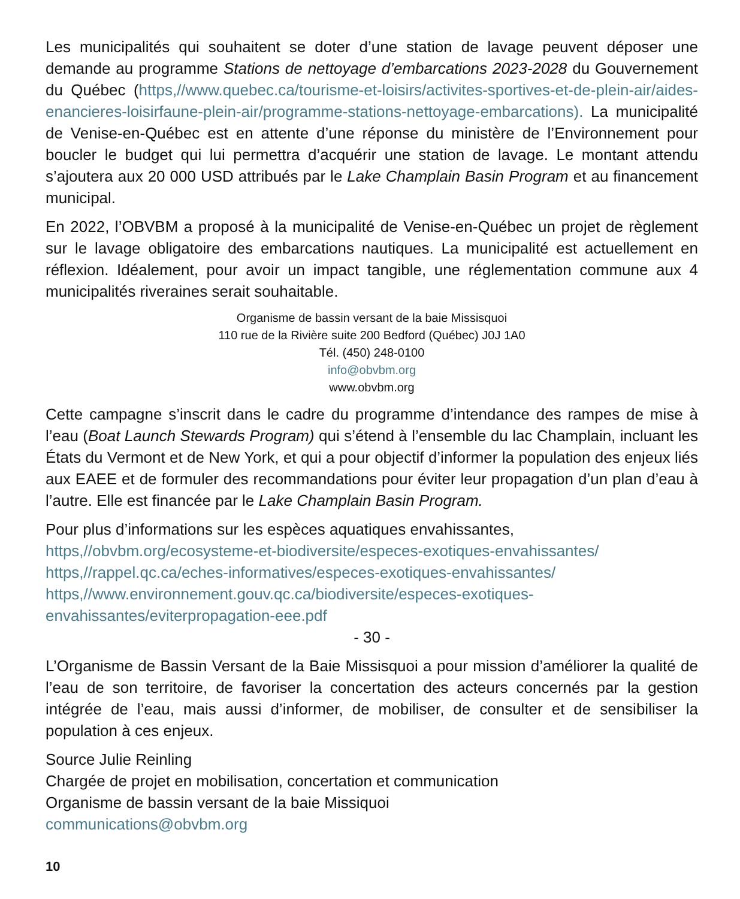Les municipalités qui souhaitent se doter d’une station de lavage peuvent déposer une demande au programme Stations de nettoyage d’embarcations 2023-2028 du Gouvernement du Québec (https,//www.quebec.ca/tourisme-et-loisirs/activites-sportives-et-de-plein-air/aides-enancieres-loisirfaune-plein-air/programme-stations-nettoyage-embarcations). La municipalité de Venise-en-Québec est en attente d’une réponse du ministère de l’Environnement pour boucler le budget qui lui permettra d’acquérir une station de lavage. Le montant attendu s’ajoutera aux 20 000 USD attribués par le Lake Champlain Basin Program et au financement municipal.
En 2022, l’OBVBM a proposé à la municipalité de Venise-en-Québec un projet de règlement sur le lavage obligatoire des embarcations nautiques. La municipalité est actuellement en réflexion. Idéalement, pour avoir un impact tangible, une réglementation commune aux 4 municipalités riveraines serait souhaitable.
Organisme de bassin versant de la baie Missisquoi
110 rue de la Rivière suite 200 Bedford (Québec) J0J 1A0
Tél. (450) 248-0100
info@obvbm.org
www.obvbm.org
Cette campagne s’inscrit dans le cadre du programme d’intendance des rampes de mise à l’eau (Boat Launch Stewards Program) qui s’étend à l’ensemble du lac Champlain, incluant les États du Vermont et de New York, et qui a pour objectif d’informer la population des enjeux liés aux EAEE et de formuler des recommandations pour éviter leur propagation d’un plan d’eau à l’autre. Elle est financée par le Lake Champlain Basin Program.
Pour plus d’informations sur les espèces aquatiques envahissantes,
https,//obvbm.org/ecosysteme-et-biodiversite/especes-exotiques-envahissantes/
https,//rappel.qc.ca/eches-informatives/especes-exotiques-envahissantes/
https,//www.environnement.gouv.qc.ca/biodiversite/especes-exotiques-envahissantes/eviterpropagation-eee.pdf
- 30 -
L’Organisme de Bassin Versant de la Baie Missisquoi a pour mission d’améliorer la qualité de l’eau de son territoire, de favoriser la concertation des acteurs concernés par la gestion intégrée de l’eau, mais aussi d’informer, de mobiliser, de consulter et de sensibiliser la population à ces enjeux.
Source Julie Reinling
Chargée de projet en mobilisation, concertation et communication
Organisme de bassin versant de la baie Missiquoi
communications@obvbm.org
10